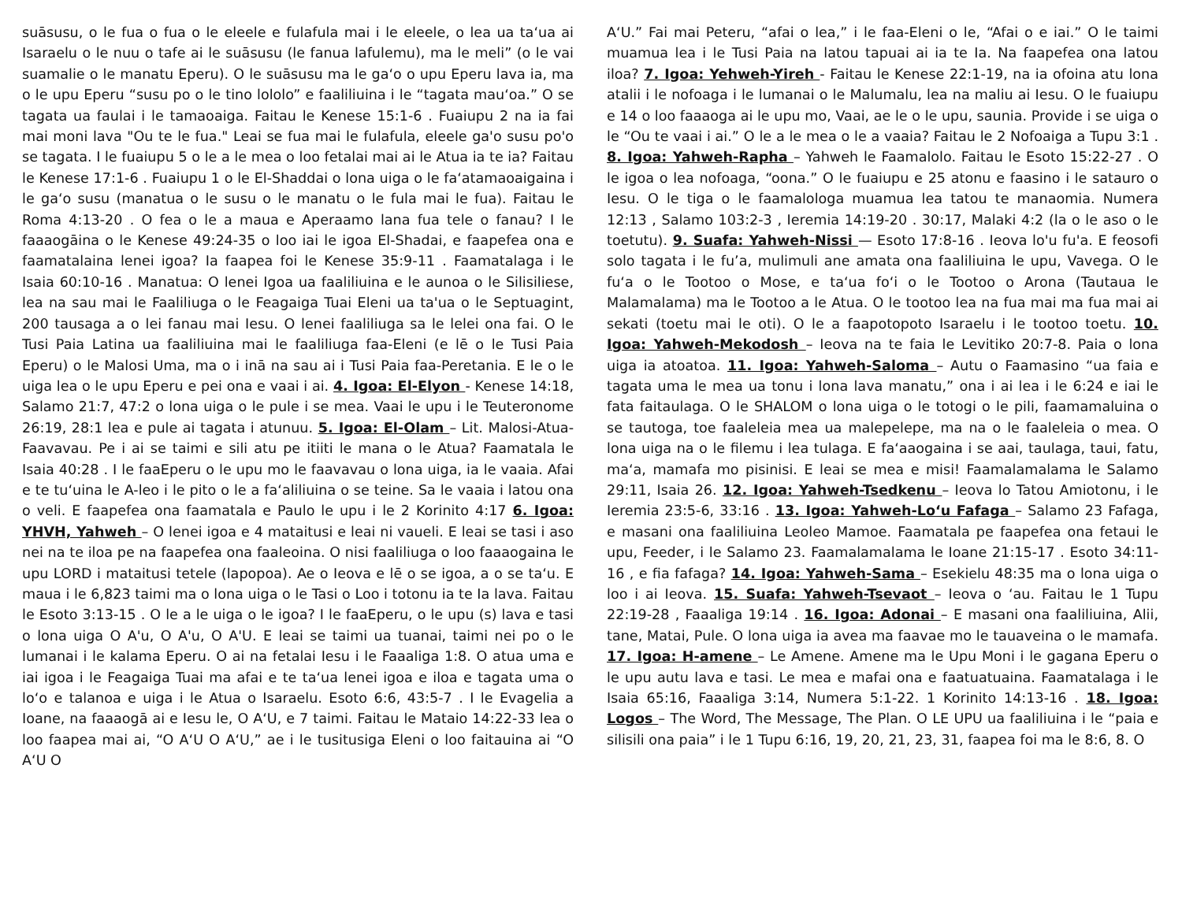suāsusu, o le fua o fua o le eleele e fulafula mai i le eleele, o lea ua taʻua ai Isaraelu o le nuu o tafe ai le suāsusu (le fanua lafulemu), ma le meli” (o le vai suamalie o le manatu Eperu). O le suāsusu ma le gaʻo o upu Eperu lava ia, ma o le upu Eperu “susu po o le tino lololo” e faaliliuina i le “tagata mauʻoa.” O se tagata ua faulai i le tamaoaiga. Faitau le Kenese 15:1-6 . Fuaiupu 2 na ia fai mai moni lava "Ou te le fua." Leai se fua mai le fulafula, eleele ga'o susu po'o se tagata. I le fuaiupu 5 o le a le mea o loo fetalai mai ai le Atua ia te ia? Faitau le Kenese 17:1-6 . Fuaiupu 1 o le El-Shaddai o lona uiga o le faʻatamaoaigaina i le gaʻo susu (manatua o le susu o le manatu o le fula mai le fua). Faitau le Roma 4:13-20 . O fea o le a maua e Aperaamo lana fua tele o fanau? I le faaaogāina o le Kenese 49:24-35 o loo iai le igoa El-Shadai, e faapefea ona e faamatalaina lenei igoa? Ia faapea foi le Kenese 35:9-11 . Faamatalaga i le Isaia 60:10-16 . Manatua: O lenei Igoa ua faaliliuina e le aunoa o le Silisiliese, lea na sau mai le Faaliliuga o le Feagaiga Tuai Eleni ua ta'ua o le Septuagint, 200 tausaga a o lei fanau mai Iesu. O lenei faaliliuga sa le lelei ona fai. O le Tusi Paia Latina ua faaliliuina mai le faaliliuga faa-Eleni (e lē o le Tusi Paia Eperu) o le Malosi Uma, ma o i inā na sau ai i Tusi Paia faa-Peretania. E le o le uiga lea o le upu Eperu e pei ona e vaai i ai. 4. Igoa: El-Elyon - Kenese 14:18, Salamo 21:7, 47:2 o lona uiga o le pule i se mea. Vaai le upu i le Teuteronome 26:19, 28:1 lea e pule ai tagata i atunuu. 5. Igoa: El-Olam – Lit. Malosi-Atua-Faavavau. Pe i ai se taimi e sili atu pe itiiti le mana o le Atua? Faamatala le Isaia 40:28 . I le faaEperu o le upu mo le faavavau o lona uiga, ia le vaaia. Afai e te tuʻuina le A-leo i le pito o le a faʻaliliuina o se teine. Sa le vaaia i latou ona o veli. E faapefea ona faamatala e Paulo le upu i le 2 Korinito 4:17 6. Igoa: YHVH, Yahweh – O lenei igoa e 4 mataitusi e leai ni vaueli. E leai se tasi i aso nei na te iloa pe na faapefea ona faaleoina. O nisi faaliliuga o loo faaaogaina le upu LORD i mataitusi tetele (lapopoa). Ae o Ieova e lē o se igoa, a o se taʻu. E maua i le 6,823 taimi ma o lona uiga o le Tasi o Loo i totonu ia te Ia lava. Faitau le Esoto 3:13-15 . O le a le uiga o le igoa? I le faaEperu, o le upu (s) lava e tasi o lona uiga O A'u, O A'u, O A'U. E leai se taimi ua tuanai, taimi nei po o le lumanai i le kalama Eperu. O ai na fetalai Iesu i le Faaaliga 1:8. O atua uma e iai igoa i le Feagaiga Tuai ma afai e te taʻua lenei igoa e iloa e tagata uma o loʻo e talanoa e uiga i le Atua o Isaraelu. Esoto 6:6, 43:5-7 . I le Evagelia a Ioane, na faaaogā ai e Iesu le, O AʻU, e 7 taimi. Faitau le Mataio 14:22-33 lea o loo faapea mai ai, “O AʻU O AʻU,” ae i le tusitusiga Eleni o loo faitauina ai “O AʻU O
AʻU.” Fai mai Peteru, “afai o lea,” i le faa-Eleni o le, “Afai o e iai.” O le taimi muamua lea i le Tusi Paia na latou tapuai ai ia te Ia. Na faapefea ona latou iloa? 7. Igoa: Yehweh-Yireh - Faitau le Kenese 22:1-19, na ia ofoina atu lona atalii i le nofoaga i le lumanai o le Malumalu, lea na maliu ai Iesu. O le fuaiupu e 14 o loo faaaoga ai le upu mo, Vaai, ae le o le upu, saunia. Provide i se uiga o le “Ou te vaai i ai.” O le a le mea o le a vaaia? Faitau le 2 Nofoaiga a Tupu 3:1 . 8. Igoa: Yahweh-Rapha – Yahweh le Faamalolo. Faitau le Esoto 15:22-27 . O le igoa o lea nofoaga, “oona.” O le fuaiupu e 25 atonu e faasino i le satauro o Iesu. O le tiga o le faamalologa muamua lea tatou te manaomia. Numera 12:13 , Salamo 103:2-3 , Ieremia 14:19-20 . 30:17, Malaki 4:2 (la o le aso o le toetutu). 9. Suafa: Yahweh-Nissi — Esoto 17:8-16 . Ieova lo'u fu'a. E feosofi solo tagata i le fu’a, mulimuli ane amata ona faaliliuina le upu, Vavega. O le fuʻa o le Tootoo o Mose, e taʻua foʻi o le Tootoo o Arona (Tautaua le Malamalama) ma le Tootoo a le Atua. O le tootoo lea na fua mai ma fua mai ai sekati (toetu mai le oti). O le a faapotopoto Isaraelu i le tootoo toetu. 10. Igoa: Yahweh-Mekodosh – Ieova na te faia le Levitiko 20:7-8. Paia o lona uiga ia atoatoa. 11. Igoa: Yahweh-Saloma – Autu o Faamasino “ua faia e tagata uma le mea ua tonu i lona lava manatu,” ona i ai lea i le 6:24 e iai le fata faitaulaga. O le SHALOM o lona uiga o le totogi o le pili, faamamaluina o se tautoga, toe faaleleia mea ua malepelepe, ma na o le faaleleia o mea. O lona uiga na o le filemu i lea tulaga. E faʻaaogaina i se aai, taulaga, taui, fatu, maʻa, mamafa mo pisinisi. E leai se mea e misi! Faamalamalama le Salamo 29:11, Isaia 26. 12. Igoa: Yahweh-Tsedkenu – Ieova lo Tatou Amiotonu, i le Ieremia 23:5-6, 33:16 . 13. Igoa: Yahweh-Loʻu Fafaga – Salamo 23 Fafaga, e masani ona faaliliuina Leoleo Mamoe. Faamatala pe faapefea ona fetaui le upu, Feeder, i le Salamo 23. Faamalamalama le Ioane 21:15-17 . Esoto 34:11-16 , e fia fafaga? 14. Igoa: Yahweh-Sama – Esekielu 48:35 ma o lona uiga o loo i ai Ieova. 15. Suafa: Yahweh-Tsevaot – Ieova o ʻau. Faitau le 1 Tupu 22:19-28 , Faaaliga 19:14 . 16. Igoa: Adonai – E masani ona faaliliuina, Alii, tane, Matai, Pule. O lona uiga ia avea ma faavae mo le tauaveina o le mamafa. 17. Igoa: H-amene – Le Amene. Amene ma le Upu Moni i le gagana Eperu o le upu autu lava e tasi. Le mea e mafai ona e faatuatuaina. Faamatalaga i le Isaia 65:16, Faaaliga 3:14, Numera 5:1-22. 1 Korinito 14:13-16 . 18. Igoa: Logos – The Word, The Message, The Plan. O LE UPU ua faaliliuina i le “paia e silisili ona paia” i le 1 Tupu 6:16, 19, 20, 21, 23, 31, faapea foi ma le 8:6, 8. O